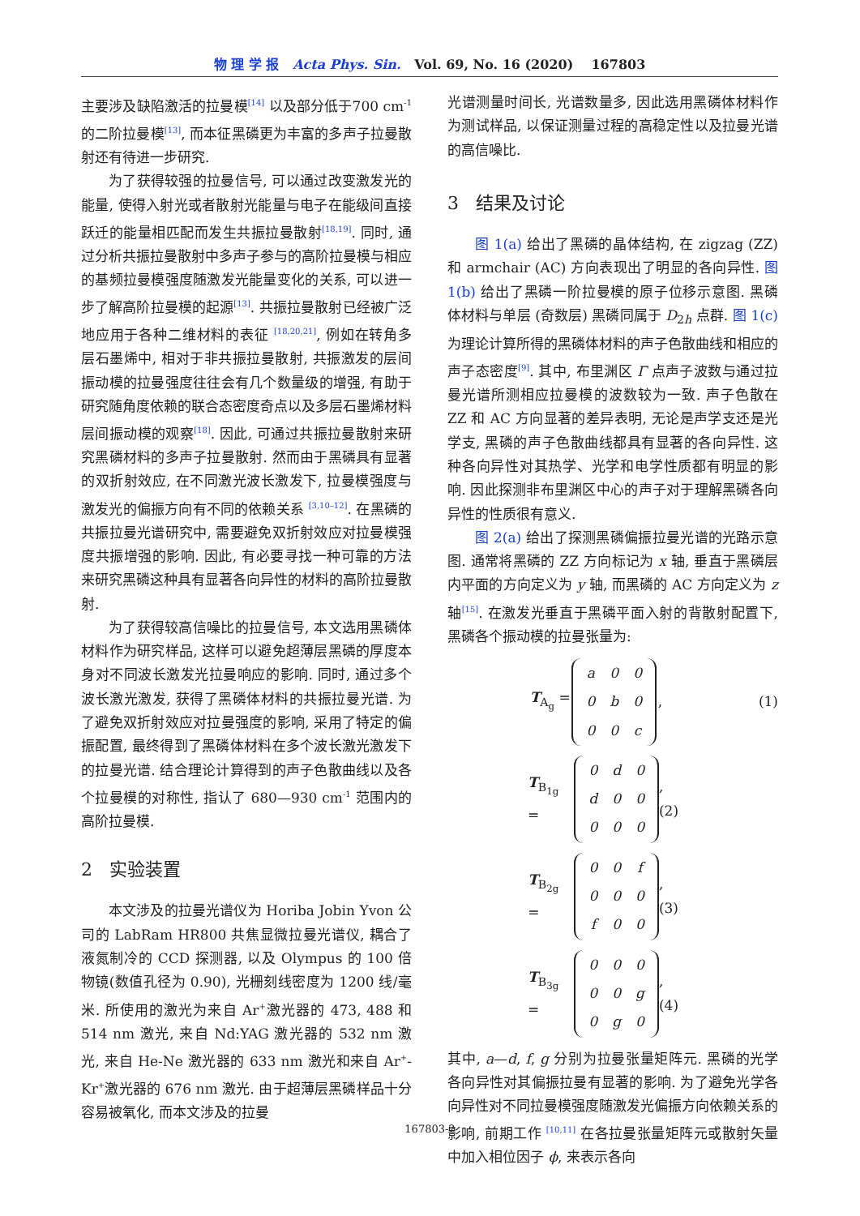物 理 学 报 Acta Phys. Sin. Vol. 69, No. 16 (2020) 167803
主要涉及缺陷激活的拉曼模<sup>[14]</sup> 以及部分低于700 cm<sup>-1</sup> 的二阶拉曼模<sup>[13]</sup>, 而本征黑磷更为丰富的多声子拉曼散射还有待进一步研究.
为了获得较强的拉曼信号, 可以通过改变激发光的能量, 使得入射光或者散射光能量与电子在能级间直接跃迁的能量相匹配而发生共振拉曼散射<sup>[18,19]</sup>. 同时, 通过分析共振拉曼散射中多声子参与的高阶拉曼模与相应的基频拉曼模强度随激发光能量变化的关系, 可以进一步了解高阶拉曼模的起源<sup>[13]</sup>. 共振拉曼散射已经被广泛地应用于各种二维材料的表征 <sup>[18,20,21]</sup>, 例如在转角多层石墨烯中, 相对于非共振拉曼散射, 共振激发的层间振动模的拉曼强度往往会有几个数量级的增强, 有助于研究随角度依赖的联合态密度奇点以及多层石墨烯材料层间振动模的观察<sup>[18]</sup>. 因此, 可通过共振拉曼散射来研究黑磷材料的多声子拉曼散射. 然而由于黑磷具有显著的双折射效应, 在不同激光波长激发下, 拉曼模强度与激发光的偏振方向有不同的依赖关系 <sup>[3,10–12]</sup>. 在黑磷的共振拉曼光谱研究中, 需要避免双折射效应对拉曼模强度共振增强的影响. 因此, 有必要寻找一种可靠的方法来研究黑磷这种具有显著各向异性的材料的高阶拉曼散射.
为了获得较高信噪比的拉曼信号, 本文选用黑磷体材料作为研究样品, 这样可以避免超薄层黑磷的厚度本身对不同波长激发光拉曼响应的影响. 同时, 通过多个波长激光激发, 获得了黑磷体材料的共振拉曼光谱. 为了避免双折射效应对拉曼强度的影响, 采用了特定的偏振配置, 最终得到了黑磷体材料在多个波长激光激发下的拉曼光谱. 结合理论计算得到的声子色散曲线以及各个拉曼模的对称性, 指认了 680—930 cm<sup>-1</sup> 范围内的高阶拉曼模.
2 实验装置
本文涉及的拉曼光谱仪为 Horiba Jobin Yvon 公司的 LabRam HR800 共焦显微拉曼光谱仪, 耦合了液氮制冷的 CCD 探测器, 以及 Olympus 的 100 倍物镜(数值孔径为 0.90), 光栅刻线密度为 1200 线/毫米. 所使用的激光为来自 Ar<sup>+</sup>激光器的 473, 488 和 514 nm 激光, 来自 Nd:YAG 激光器的 532 nm 激光, 来自 He-Ne 激光器的 633 nm 激光和来自 Ar<sup>+</sup>-Kr<sup>+</sup>激光器的 676 nm 激光. 由于超薄层黑磷样品十分容易被氧化, 而本文涉及的拉曼
光谱测量时间长, 光谱数量多, 因此选用黑磷体材料作为测试样品, 以保证测量过程的高稳定性以及拉曼光谱的高信噪比.
3 结果及讨论
图 1(a) 给出了黑磷的晶体结构, 在 zigzag (ZZ) 和 armchair (AC) 方向表现出了明显的各向异性. 图 1(b) 给出了黑磷一阶拉曼模的原子位移示意图. 黑磷体材料与单层 (奇数层) 黑磷同属于 D<sub>2h</sub> 点群. 图 1(c) 为理论计算所得的黑磷体材料的声子色散曲线和相应的声子态密度<sup>[9]</sup>. 其中, 布里渊区 Γ 点声子波数与通过拉曼光谱所测相应拉曼模的波数较为一致. 声子色散在 ZZ 和 AC 方向显著的差异表明, 无论是声学支还是光学支, 黑磷的声子色散曲线都具有显著的各向异性. 这种各向异性对其热学、光学和电学性质都有明显的影响. 因此探测非布里渊区中心的声子对于理解黑磷各向异性的性质很有意义.
图 2(a) 给出了探测黑磷偏振拉曼光谱的光路示意图. 通常将黑磷的 ZZ 方向标记为 x 轴, 垂直于黑磷层内平面的方向定义为 y 轴, 而黑磷的 AC 方向定义为 z 轴<sup>[15]</sup>. 在激发光垂直于黑磷平面入射的背散射配置下, 黑磷各个振动模的拉曼张量为:
T<sub>A<sub>g</sub></sub> =
| a | 0 | 0 |
| 0 | b | 0 |
| 0 | 0 | c |
, (1)
T<sub>B<sub>1g</sub></sub> =
| 0 | d | 0 |
| d | 0 | 0 |
| 0 | 0 | 0 |
, (2)
T<sub>B<sub>2g</sub></sub> =
| 0 | 0 | f |
| 0 | 0 | 0 |
| f | 0 | 0 |
, (3)
T<sub>B<sub>3g</sub></sub> =
| 0 | 0 | 0 |
| 0 | 0 | g |
| 0 | g | 0 |
, (4)
其中, a—d, f, g 分别为拉曼张量矩阵元. 黑磷的光学各向异性对其偏振拉曼有显著的影响. 为了避免光学各向异性对不同拉曼模强度随激发光偏振方向依赖关系的影响, 前期工作 <sup>[10,11]</sup> 在各拉曼张量矩阵元或散射矢量中加入相位因子 ϕ, 来表示各向
167803-2